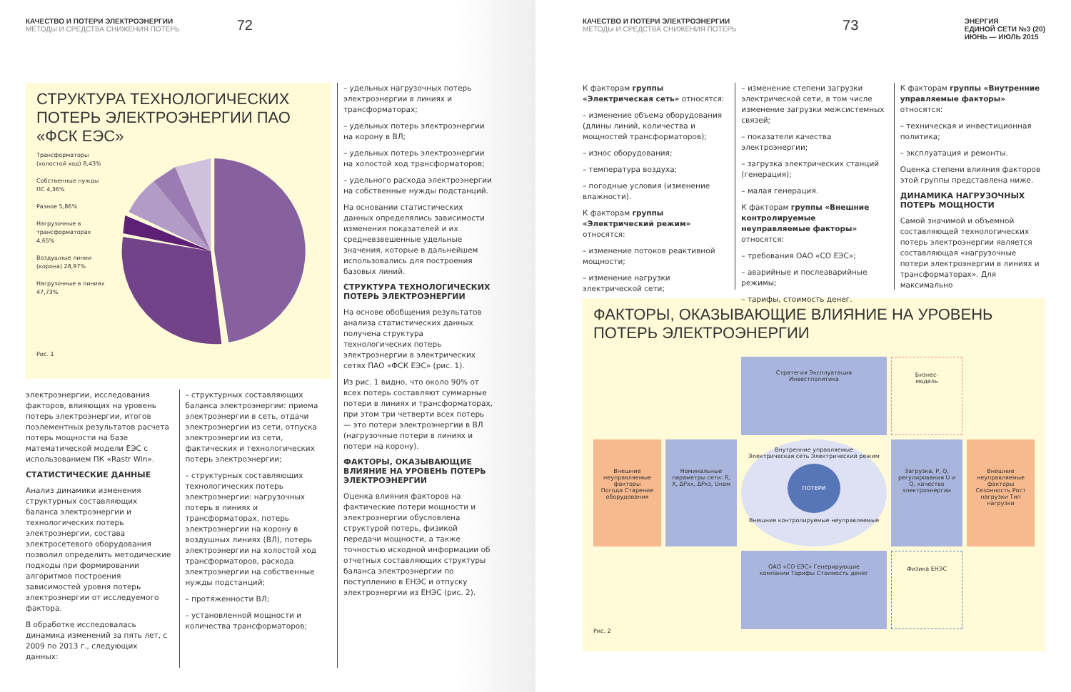КАЧЕСТВО И ПОТЕРИ ЭЛЕКТРОЭНЕРГИИ
МЕТОДЫ И СРЕДСТВА СНИЖЕНИЯ ПОТЕРЬ
72
СТРУКТУРА ТЕХНОЛОГИЧЕСКИХ ПОТЕРЬ ЭЛЕКТРОЭНЕРГИИ ПАО «ФСК ЕЭС»
Трансформаторы (холостой ход) 8,43%
Собственные нужды ПС 4,36%
Разное 5,86%
Нагрузочные в трансформаторах 4,65%
Воздушные линии (корона) 28,97%
Нагрузочные в линиях 47,73%
Рис. 1
электроэнергии, исследования факторов, влияющих на уровень потерь электроэнергии, итогов поэлементных результатов расчета потерь мощности на базе математической модели ЕЭС с использованием ПК «Rastr Win».
СТАТИСТИЧЕСКИЕ ДАННЫЕ
Анализ динамики изменения структурных составляющих баланса электроэнергии и технологических потерь электроэнергии, состава электросетевого оборудования позволил определить методические подходы при формировании алгоритмов построения зависимостей уровня потерь электроэнергии от исследуемого фактора.
В обработке исследовалась динамика изменений за пять лет, с 2009 по 2013 г., следующих данных:
– структурных составляющих баланса электроэнергии: приема электроэнергии в сеть, отдачи электроэнергии из сети, отпуска электроэнергии из сети, фактических и технологических потерь электроэнергии;
– структурных составляющих технологических потерь электроэнергии: нагрузочных потерь в линиях и трансформаторах, потерь электроэнергии на корону в воздушных линиях (ВЛ), потерь электроэнергии на холостой ход трансформаторов, расхода электроэнергии на собственные нужды подстанций;
– протяженности ВЛ;
– установленной мощности и количества трансформаторов;
– удельных нагрузочных потерь электроэнергии в линиях и трансформаторах;
– удельных потерь электроэнергии на корону в ВЛ;
– удельных потерь электроэнергии на холостой ход трансформаторов;
– удельного расхода электроэнергии на собственные нужды подстанций.
На основании статистических данных определялись зависимости изменения показателей и их средневзвешенные удельные значения, которые в дальнейшем использовались для построения базовых линий.
СТРУКТУРА ТЕХНОЛОГИЧЕСКИХ ПОТЕРЬ ЭЛЕКТРОЭНЕРГИИ
На основе обобщения результатов анализа статистических данных получена структура технологических потерь электроэнергии в электрических сетях ПАО «ФСК ЕЭС» (рис. 1).
Из рис. 1 видно, что около 90% от всех потерь составляют суммарные потери в линиях и трансформаторах, при этом три четверти всех потерь — это потери электроэнергии в ВЛ (нагрузочные потери в линиях и потери на корону).
ФАКТОРЫ, ОКАЗЫВАЮЩИЕ ВЛИЯНИЕ НА УРОВЕНЬ ПОТЕРЬ ЭЛЕКТРОЭНЕРГИИ
Оценка влияния факторов на фактические потери мощности и электроэнергии обусловлена структурой потерь, физикой передачи мощности, а также точностью исходной информации об отчетных составляющих структуры баланса электроэнергии по поступлению в ЕНЭС и отпуску электроэнергии из ЕНЭС (рис. 2).
КАЧЕСТВО И ПОТЕРИ ЭЛЕКТРОЭНЕРГИИ
МЕТОДЫ И СРЕДСТВА СНИЖЕНИЯ ПОТЕРЬ
73
ЭНЕРГИЯ
ЕДИНОЙ СЕТИ №3 (20)
ИЮНЬ — ИЮЛЬ 2015
К факторам группы «Электрическая сеть» относятся:
– изменение объема оборудования (длины линий, количества и мощностей трансформаторов);
– износ оборудования;
– температура воздуха;
– погодные условия (изменение влажности).
К факторам группы «Электрический режим» относятся:
– изменение потоков реактивной мощности;
– изменение нагрузки электрической сети;
– изменение степени загрузки электрической сети, в том числе изменение загрузки межсистемных связей;
– показатели качества электроэнергии;
– загрузка электрических станций (генерация);
– малая генерация.
К факторам группы «Внешние контролируемые неуправляемые факторы» относятся:
– требования ОАО «СО ЕЭС»;
– аварийные и послеаварийные режимы;
– тарифы, стоимость денег.
К факторам группы «Внутренние управляемые факторы» относятся:
– техническая и инвестиционная политика;
– эксплуатация и ремонты.
Оценка степени влияния факторов этой группы представлена ниже.
ДИНАМИКА НАГРУЗОЧНЫХ ПОТЕРЬ МОЩНОСТИ
Самой значимой и объемной составляющей технологических потерь электроэнергии является составляющая «нагрузочные потери электроэнергии в линиях и трансформаторах». Для максимально
ФАКТОРЫ, ОКАЗЫВАЮЩИЕ ВЛИЯНИЕ НА УРОВЕНЬ ПОТЕРЬ ЭЛЕКТРОЭНЕРГИИ
Стратегия Эксплуатация Инвестполитика
Бизнес-модель
Внешние неуправляемые факторы
Погода Старение оборудования
Номинальные параметры сети: R, X, ΔPхх, ΔPкз, Uном
Внутренние управляемые
Электрическая сеть Электрический режим
ПОТЕРИ
Внешние контролируемые неуправляемые
Загрузка, P, Q, регулирования U и Q, качество электроэнергии
Внешние неуправляемые факторы
Сезонность Рост нагрузки Тип нагрузки
ОАО «СО ЕЭС» Генерирующие компании Тарифы Стоимость денег
Физика ЕНЭС
Рис. 2